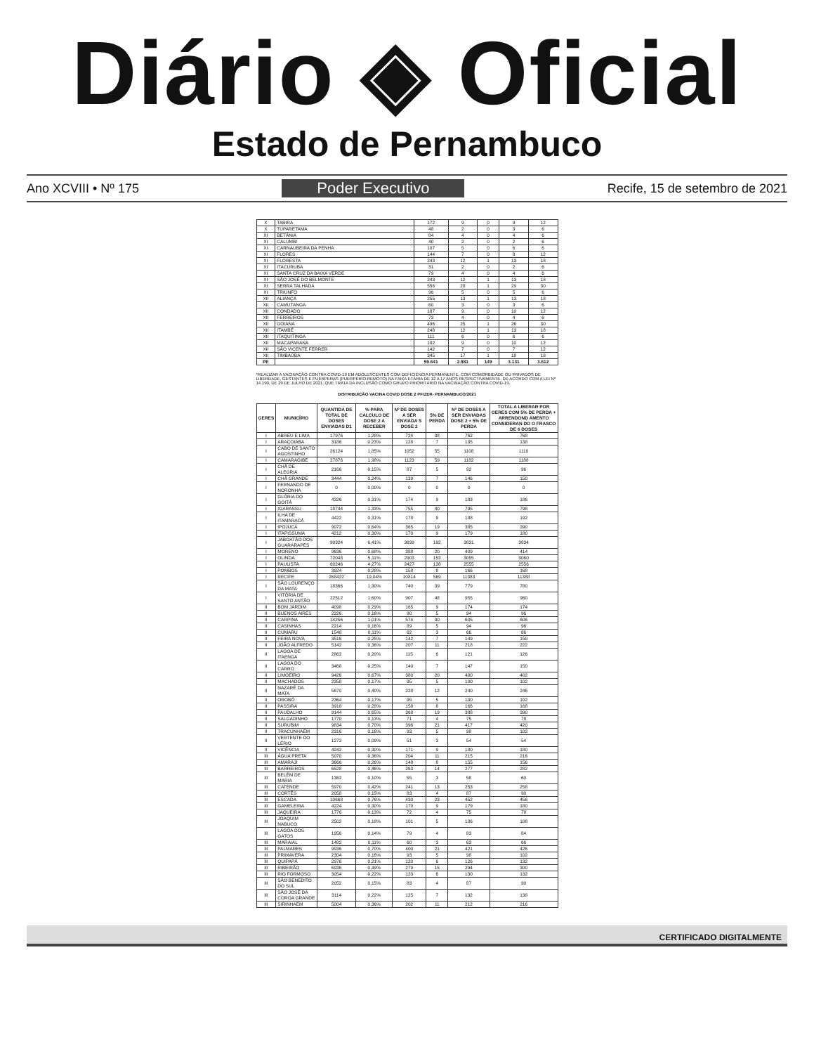Diário ◈ Oficial
Estado de Pernambuco
Ano XCVIII • Nº 175 Poder Executivo Recife, 15 de setembro de 2021
| X | TABIRA | 172 | 9 | 0 | 9 | 12 |
| X | TUPARETAMA | 48 | 2 | 0 | 3 | 6 |
| XI | BETÂNIA | 84 | 4 | 0 | 4 | 6 |
| XI | CALUMBI | 40 | 2 | 0 | 2 | 6 |
| XI | CARNAUBEIRA DA PENHA | 107 | 5 | 0 | 6 | 6 |
| XI | FLORES | 144 | 7 | 0 | 8 | 12 |
| XI | FLORESTA | 243 | 12 | 1 | 13 | 18 |
| XI | ITACURUBA | 31 | 2 | 0 | 2 | 6 |
| XI | SANTA CRUZ DA BAIXA VERDE | 79 | 4 | 0 | 4 | 6 |
| XI | SÃO JOSÉ DO BELMONTE | 243 | 12 | 1 | 13 | 18 |
| XI | SERRA TALHADA | 556 | 28 | 1 | 29 | 30 |
| XI | TRIUNFO | 96 | 5 | 0 | 5 | 6 |
| XII | ALIANÇA | 255 | 13 | 1 | 13 | 18 |
| XII | CAMUTANGA | 60 | 3 | 0 | 3 | 6 |
| XII | CONDADO | 187 | 9 | 0 | 10 | 12 |
| XII | FERREIROS | 73 | 4 | 0 | 4 | 6 |
| XII | GOIANA | 496 | 25 | 1 | 26 | 30 |
| XII | ITAMBÉ | 248 | 12 | 1 | 13 | 18 |
| XII | ITAQUITINGA | 111 | 6 | 0 | 6 | 6 |
| XII | MACAPARANA | 182 | 9 | 0 | 10 | 12 |
| XII | SÃO VICENTE FERRER | 142 | 7 | 0 | 7 | 12 |
| XII | TIMBAÚBA | 345 | 17 | 1 | 18 | 18 |
| PE | | 59.641 | 2.981 | 149 | 3.131 | 3.612 |
*REALIZAR A VACINAÇÃO CONTRA COVID-19 EM ADOLESCENTES COM DEFICIÊNCIA PERMANENTE, COM COMORBIDADE OU PRIVADOS DE LIBERDADE, GESTANTES E PUÉRPERAS (PUERPÉRIO REMOTO) NA FAIXA ETÁRIA DE 12 A 17 ANOS RESPECTIVAMENTE. DE ACORDO COM A LEI Nº 14.190, DE 29 DE JULHO DE 2021, QUE TRATA DA INCLUSÃO COMO GRUPO PRIORITÁRIO NA VACINAÇÃO CONTRA COVID-19.
DISTRIBUIÇÃO VACINA COVID DOSE 2 PFIZER- PERNAMBUCO/2021
| GERES | MUNICÍPIO | QUANTIDA DE TOTAL DE DOSES ENVIADAS D1 | % PARA CALCULO DE DOSE 2 A RECEBER | Nº DE DOSES A SER ENVIADA S DOSE 2 | 5% DE PERDA | Nº DE DOSES A SER ENVIADAS DOSE 2 + 5% DE PERDA | TOTAL A LIBERAR POR GERES COM 5% DE PERDA + ARRENDOND AMENTO CONSIDERAN DO O FRASCO DE 6 DOSES |
| --- | --- | --- | --- | --- | --- | --- | --- |
| I | ABREU E LIMA | 17976 | 1,28% | 724 | 38 | 762 | 768 |
| I | ARAÇOIABA | 3186 | 0,23% | 128 | 7 | 135 | 138 |
| I | CABO DE SANTO AGOSTINHO | 26124 | 1,85% | 1052 | 55 | 1108 | 1110 |
| I | CAMARAGIBE | 27876 | 1,98% | 1123 | 59 | 1182 | 1188 |
| I | CHÃ DE ALEGRIA | 2166 | 0,15% | 87 | 5 | 92 | 96 |
| I | CHÃ GRANDE | 3444 | 0,24% | 139 | 7 | 146 | 150 |
| I | FERNANDO DE NORONHA | 0 | 0,00% | 0 | 0 | 0 | 0 |
| I | GLÓRIA DO GOITÁ | 4326 | 0,31% | 174 | 9 | 183 | 186 |
| I | IGARASSU | 18744 | 1,33% | 755 | 40 | 795 | 798 |
| I | ILHA DE ITAMARACÁ | 4422 | 0,31% | 178 | 9 | 188 | 192 |
| I | IPOJUCA | 9072 | 0,64% | 365 | 19 | 385 | 390 |
| I | ITAPISSUMA | 4212 | 0,30% | 170 | 9 | 179 | 180 |
| I | JABOATÃO DOS GUARARAPES | 90324 | 6,41% | 3639 | 192 | 3831 | 3834 |
| I | MORENO | 9636 | 0,68% | 388 | 20 | 409 | 414 |
| I | OLINDA | 72048 | 5,11% | 2903 | 153 | 3055 | 3060 |
| I | PAULISTA | 60246 | 4,27% | 2427 | 128 | 2555 | 2556 |
| I | POMBOS | 3924 | 0,28% | 158 | 8 | 166 | 168 |
| I | RECIFE | 268422 | 19,04% | 10814 | 569 | 11383 | 11388 |
| I | SÃO LOURENÇO DA MATA | 18366 | 1,30% | 740 | 39 | 779 | 780 |
| I | VITÓRIA DE SANTO ANTÃO | 22512 | 1,60% | 907 | 48 | 955 | 960 |
| II | BOM JARDIM | 4098 | 0,29% | 165 | 9 | 174 | 174 |
| II | BUENOS AIRES | 2226 | 0,16% | 90 | 5 | 94 | 96 |
| II | CARPINA | 14256 | 1,01% | 574 | 30 | 605 | 606 |
| II | CASINHAS | 2214 | 0,16% | 89 | 5 | 94 | 96 |
| II | CUMARU | 1548 | 0,11% | 62 | 3 | 66 | 66 |
| II | FEIRA NOVA | 3516 | 0,25% | 142 | 7 | 149 | 150 |
| II | JOÃO ALFREDO | 5142 | 0,36% | 207 | 11 | 218 | 222 |
| II | LAGOA DE ITAENGA | 2862 | 0,20% | 115 | 6 | 121 | 126 |
| II | LAGOA DO CARRO | 3468 | 0,25% | 140 | 7 | 147 | 150 |
| II | LIMOEIRO | 9426 | 0,67% | 380 | 20 | 400 | 402 |
| II | MACHADOS | 2358 | 0,17% | 95 | 5 | 100 | 102 |
| II | NAZARÉ DA MATA | 5670 | 0,40% | 228 | 12 | 240 | 246 |
| II | OROBÓ | 2364 | 0,17% | 95 | 5 | 100 | 102 |
| II | PASSIRA | 3918 | 0,28% | 158 | 8 | 166 | 168 |
| II | PAUDALHO | 9144 | 0,65% | 368 | 19 | 388 | 390 |
| II | SALGADINHO | 1770 | 0,13% | 71 | 4 | 75 | 78 |
| II | SURUBIM | 9834 | 0,70% | 396 | 21 | 417 | 420 |
| II | TRACUNHAÉM | 2316 | 0,16% | 93 | 5 | 98 | 102 |
| II | VERTENTE DO LÉRIO | 1272 | 0,09% | 51 | 3 | 54 | 54 |
| II | VICÊNCIA | 4242 | 0,30% | 171 | 9 | 180 | 180 |
| III | ÁGUA PRETA | 5070 | 0,36% | 204 | 11 | 215 | 216 |
| III | AMARAJI | 3666 | 0,26% | 148 | 8 | 155 | 156 |
| III | BARREIROS | 6528 | 0,46% | 263 | 14 | 277 | 282 |
| III | BELÉM DE MARIA | 1362 | 0,10% | 55 | 3 | 58 | 60 |
| III | CATENDE | 5970 | 0,42% | 241 | 13 | 253 | 258 |
| III | CORTÊS | 2058 | 0,15% | 83 | 4 | 87 | 90 |
| III | ESCADA | 10668 | 0,76% | 430 | 23 | 452 | 456 |
| III | GAMELEIRA | 4224 | 0,30% | 170 | 9 | 179 | 180 |
| III | JAQUEIRA | 1776 | 0,13% | 72 | 4 | 75 | 78 |
| III | JOAQUIM NABUCO | 2502 | 0,18% | 101 | 5 | 106 | 108 |
| III | LAGOA DOS GATOS | 1956 | 0,14% | 79 | 4 | 83 | 84 |
| III | MARAIAL | 1482 | 0,11% | 60 | 3 | 63 | 66 |
| III | PALMARES | 9936 | 0,70% | 400 | 21 | 421 | 426 |
| III | PRIMAVERA | 2304 | 0,16% | 93 | 5 | 98 | 102 |
| III | QUIPAPÁ | 2976 | 0,21% | 120 | 6 | 126 | 132 |
| III | RIBEIRÃO | 6936 | 0,49% | 279 | 15 | 294 | 300 |
| III | RIO FORMOSO | 3054 | 0,22% | 123 | 6 | 130 | 132 |
| III | SÃO BENEDITO DO SUL | 2052 | 0,15% | 83 | 4 | 87 | 90 |
| III | SÃO JOSÉ DA COROA GRANDE | 3114 | 0,22% | 125 | 7 | 132 | 138 |
| III | SIRINHAÉM | 5004 | 0,36% | 202 | 11 | 212 | 216 |
CERTIFICADO DIGITALMENTE